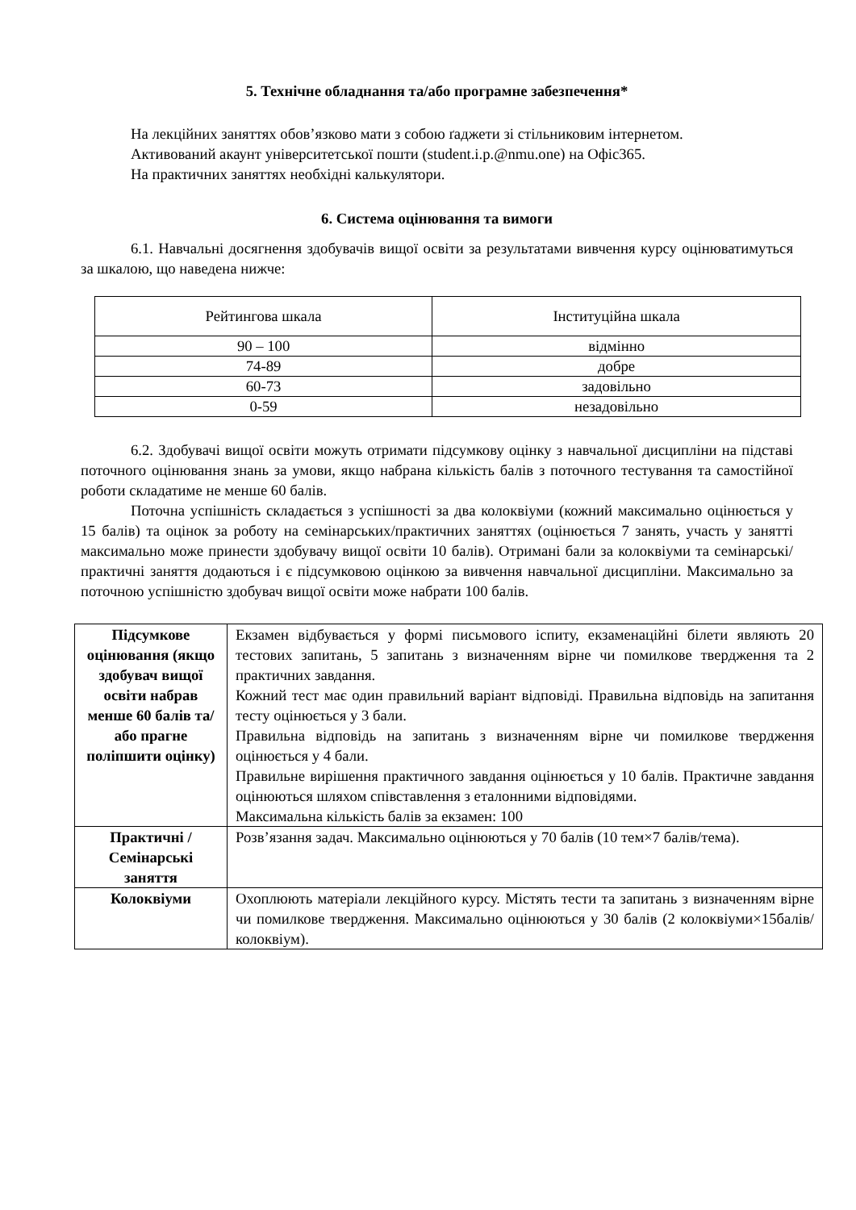5. Технічне обладнання та/або програмне забезпечення*
На лекційних заняттях обов’язково мати з собою ґаджети зі стільниковим інтернетом.
Активований акаунт університетської пошти (student.i.p.@nmu.one) на Офіс365.
На практичних заняттях необхідні калькулятори.
6. Система оцінювання та вимоги
6.1. Навчальні досягнення здобувачів вищої освіти за результатами вивчення курсу оцінюватимуться за шкалою, що наведена нижче:
| Рейтингова шкала | Інституційна шкала |
| 90 – 100 | відмінно |
| 74-89 | добре |
| 60-73 | задовільно |
| 0-59 | незадовільно |
6.2. Здобувачі вищої освіти можуть отримати підсумкову оцінку з навчальної дисципліни на підставі поточного оцінювання знань за умови, якщо набрана кількість балів з поточного тестування та самостійної роботи складатиме не менше 60 балів.
Поточна успішність складається з успішності за два колоквіуми (кожний максимально оцінюється у 15 балів) та оцінок за роботу на семінарських/практичних заняттях (оцінюється 7 занять, участь у занятті максимально може принести здобувачу вищої освіти 10 балів). Отримані бали за колоквіуми та семінарські/практичні заняття додаються і є підсумковою оцінкою за вивчення навчальної дисципліни. Максимально за поточною успішністю здобувач вищої освіти може набрати 100 балів.
| Підсумкове оцінювання (якщо здобувач вищої освіти набрав менше 60 балів та/або прагне поліпшити оцінку) | Екзамен відбувається у формі письмового іспиту, екзаменаційні білети являють 20 тестових запитань, 5 запитань з визначенням вірне чи помилкове твердження та 2 практичних завдання. Кожний тест має один правильний варіант відповіді. Правильна відповідь на запитання тесту оцінюється у 3 бали. Правильна відповідь на запитань з визначенням вірне чи помилкове твердження оцінюється у 4 бали. Правильне вирішення практичного завдання оцінюється у 10 балів. Практичне завдання оцінюються шляхом співставлення з еталонними відповідями. Максимальна кількість балів за екзамен: 100 |
| Практичні / Семінарські заняття | Розв’язання задач. Максимально оцінюються у 70 балів (10 тем×7 балів/тема). |
| Колоквіуми | Охоплюють матеріали лекційного курсу. Містять тести та запитань з визначенням вірне чи помилкове твердження. Максимально оцінюються у 30 балів (2 колоквіуми×15балів/колоквіум). |